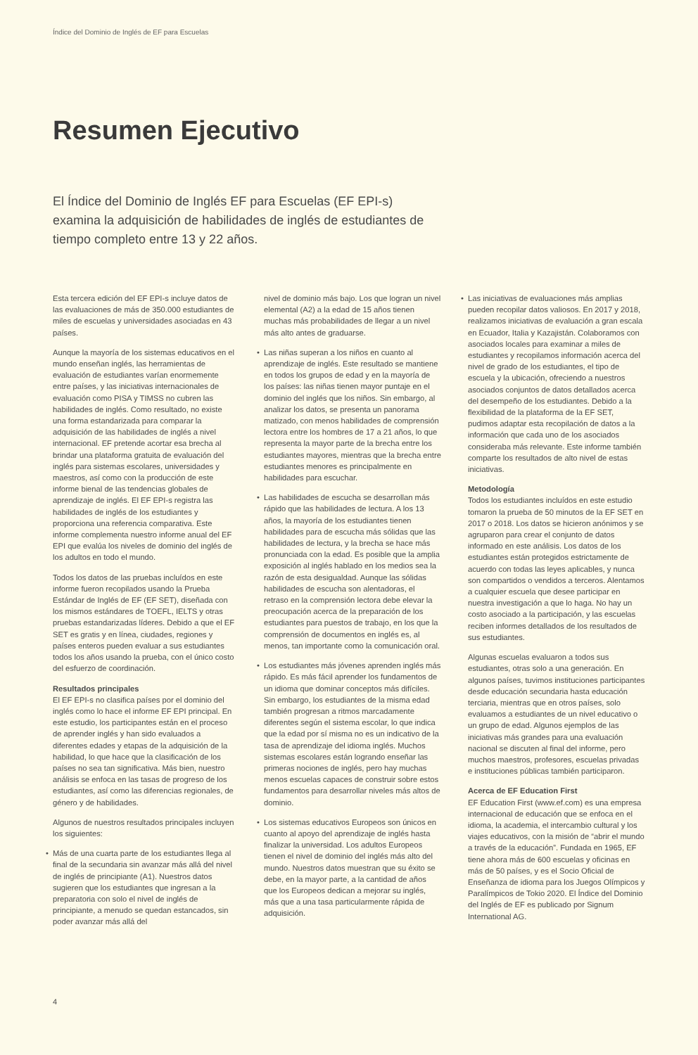Índice del Dominio de Inglés de EF para Escuelas
Resumen Ejecutivo
El Índice del Dominio de Inglés EF para Escuelas (EF EPI-s) examina la adquisición de habilidades de inglés de estudiantes de tiempo completo entre 13 y 22 años.
Esta tercera edición del EF EPI-s incluye datos de las evaluaciones de más de 350.000 estudiantes de miles de escuelas y universidades asociadas en 43 países.
Aunque la mayoría de los sistemas educativos en el mundo enseñan inglés, las herramientas de evaluación de estudiantes varían enormemente entre países, y las iniciativas internacionales de evaluación como PISA y TIMSS no cubren las habilidades de inglés. Como resultado, no existe una forma estandarizada para comparar la adquisición de las habilidades de inglés a nivel internacional. EF pretende acortar esa brecha al brindar una plataforma gratuita de evaluación del inglés para sistemas escolares, universidades y maestros, así como con la producción de este informe bienal de las tendencias globales de aprendizaje de inglés. El EF EPI-s registra las habilidades de inglés de los estudiantes y proporciona una referencia comparativa. Este informe complementa nuestro informe anual del EF EPI que evalúa los niveles de dominio del inglés de los adultos en todo el mundo.
Todos los datos de las pruebas incluídos en este informe fueron recopilados usando la Prueba Estándar de Inglés de EF (EF SET), diseñada con los mismos estándares de TOEFL, IELTS y otras pruebas estandarizadas líderes. Debido a que el EF SET es gratis y en línea, ciudades, regiones y países enteros pueden evaluar a sus estudiantes todos los años usando la prueba, con el único costo del esfuerzo de coordinación.
Resultados principales
El EF EPI-s no clasifica países por el dominio del inglés como lo hace el informe EF EPI principal. En este estudio, los participantes están en el proceso de aprender inglés y han sido evaluados a diferentes edades y etapas de la adquisición de la habilidad, lo que hace que la clasificación de los países no sea tan significativa. Más bien, nuestro análisis se enfoca en las tasas de progreso de los estudiantes, así como las diferencias regionales, de género y de habilidades.
Algunos de nuestros resultados principales incluyen los siguientes:
• Más de una cuarta parte de los estudiantes llega al final de la secundaria sin avanzar más allá del nivel de inglés de principiante (A1). Nuestros datos sugieren que los estudiantes que ingresan a la preparatoria con solo el nivel de inglés de principiante, a menudo se quedan estancados, sin poder avanzar más allá del
nivel de dominio más bajo. Los que logran un nivel elemental (A2) a la edad de 15 años tienen muchas más probabilidades de llegar a un nivel más alto antes de graduarse.
• Las niñas superan a los niños en cuanto al aprendizaje de inglés. Este resultado se mantiene en todos los grupos de edad y en la mayoría de los países: las niñas tienen mayor puntaje en el dominio del inglés que los niños. Sin embargo, al analizar los datos, se presenta un panorama matizado, con menos habilidades de comprensión lectora entre los hombres de 17 a 21 años, lo que representa la mayor parte de la brecha entre los estudiantes mayores, mientras que la brecha entre estudiantes menores es principalmente en habilidades para escuchar.
• Las habilidades de escucha se desarrollan más rápido que las habilidades de lectura. A los 13 años, la mayoría de los estudiantes tienen habilidades para de escucha más sólidas que las habilidades de lectura, y la brecha se hace más pronunciada con la edad. Es posible que la amplia exposición al inglés hablado en los medios sea la razón de esta desigualdad. Aunque las sólidas habilidades de escucha son alentadoras, el retraso en la comprensión lectora debe elevar la preocupación acerca de la preparación de los estudiantes para puestos de trabajo, en los que la comprensión de documentos en inglés es, al menos, tan importante como la comunicación oral.
• Los estudiantes más jóvenes aprenden inglés más rápido. Es más fácil aprender los fundamentos de un idioma que dominar conceptos más difíciles. Sin embargo, los estudiantes de la misma edad también progresan a ritmos marcadamente diferentes según el sistema escolar, lo que indica que la edad por sí misma no es un indicativo de la tasa de aprendizaje del idioma inglés. Muchos sistemas escolares están logrando enseñar las primeras nociones de inglés, pero hay muchas menos escuelas capaces de construir sobre estos fundamentos para desarrollar niveles más altos de dominio.
• Los sistemas educativos Europeos son únicos en cuanto al apoyo del aprendizaje de inglés hasta finalizar la universidad. Los adultos Europeos tienen el nivel de dominio del inglés más alto del mundo. Nuestros datos muestran que su éxito se debe, en la mayor parte, a la cantidad de años que los Europeos dedican a mejorar su inglés, más que a una tasa particularmente rápida de adquisición.
• Las iniciativas de evaluaciones más amplias pueden recopilar datos valiosos. En 2017 y 2018, realizamos iniciativas de evaluación a gran escala en Ecuador, Italia y Kazajistán. Colaboramos con asociados locales para examinar a miles de estudiantes y recopilamos información acerca del nivel de grado de los estudiantes, el tipo de escuela y la ubicación, ofreciendo a nuestros asociados conjuntos de datos detallados acerca del desempeño de los estudiantes. Debido a la flexibilidad de la plataforma de la EF SET, pudimos adaptar esta recopilación de datos a la información que cada uno de los asociados consideraba más relevante. Este informe también comparte los resultados de alto nivel de estas iniciativas.
Metodología
Todos los estudiantes incluídos en este estudio tomaron la prueba de 50 minutos de la EF SET en 2017 o 2018. Los datos se hicieron anónimos y se agruparon para crear el conjunto de datos informado en este análisis. Los datos de los estudiantes están protegidos estrictamente de acuerdo con todas las leyes aplicables, y nunca son compartidos o vendidos a terceros. Alentamos a cualquier escuela que desee participar en nuestra investigación a que lo haga. No hay un costo asociado a la participación, y las escuelas reciben informes detallados de los resultados de sus estudiantes.
Algunas escuelas evaluaron a todos sus estudiantes, otras solo a una generación. En algunos países, tuvimos instituciones participantes desde educación secundaria hasta educación terciaria, mientras que en otros países, solo evaluamos a estudiantes de un nivel educativo o un grupo de edad. Algunos ejemplos de las iniciativas más grandes para una evaluación nacional se discuten al final del informe, pero muchos maestros, profesores, escuelas privadas e instituciones públicas también participaron.
Acerca de EF Education First
EF Education First (www.ef.com) es una empresa internacional de educación que se enfoca en el idioma, la academia, el intercambio cultural y los viajes educativos, con la misión de “abrir el mundo a través de la educación”. Fundada en 1965, EF tiene ahora más de 600 escuelas y oficinas en más de 50 países, y es el Socio Oficial de Enseñanza de idioma para los Juegos Olímpicos y Paralímpicos de Tokio 2020. El Índice del Dominio del Inglés de EF es publicado por Signum International AG.
4